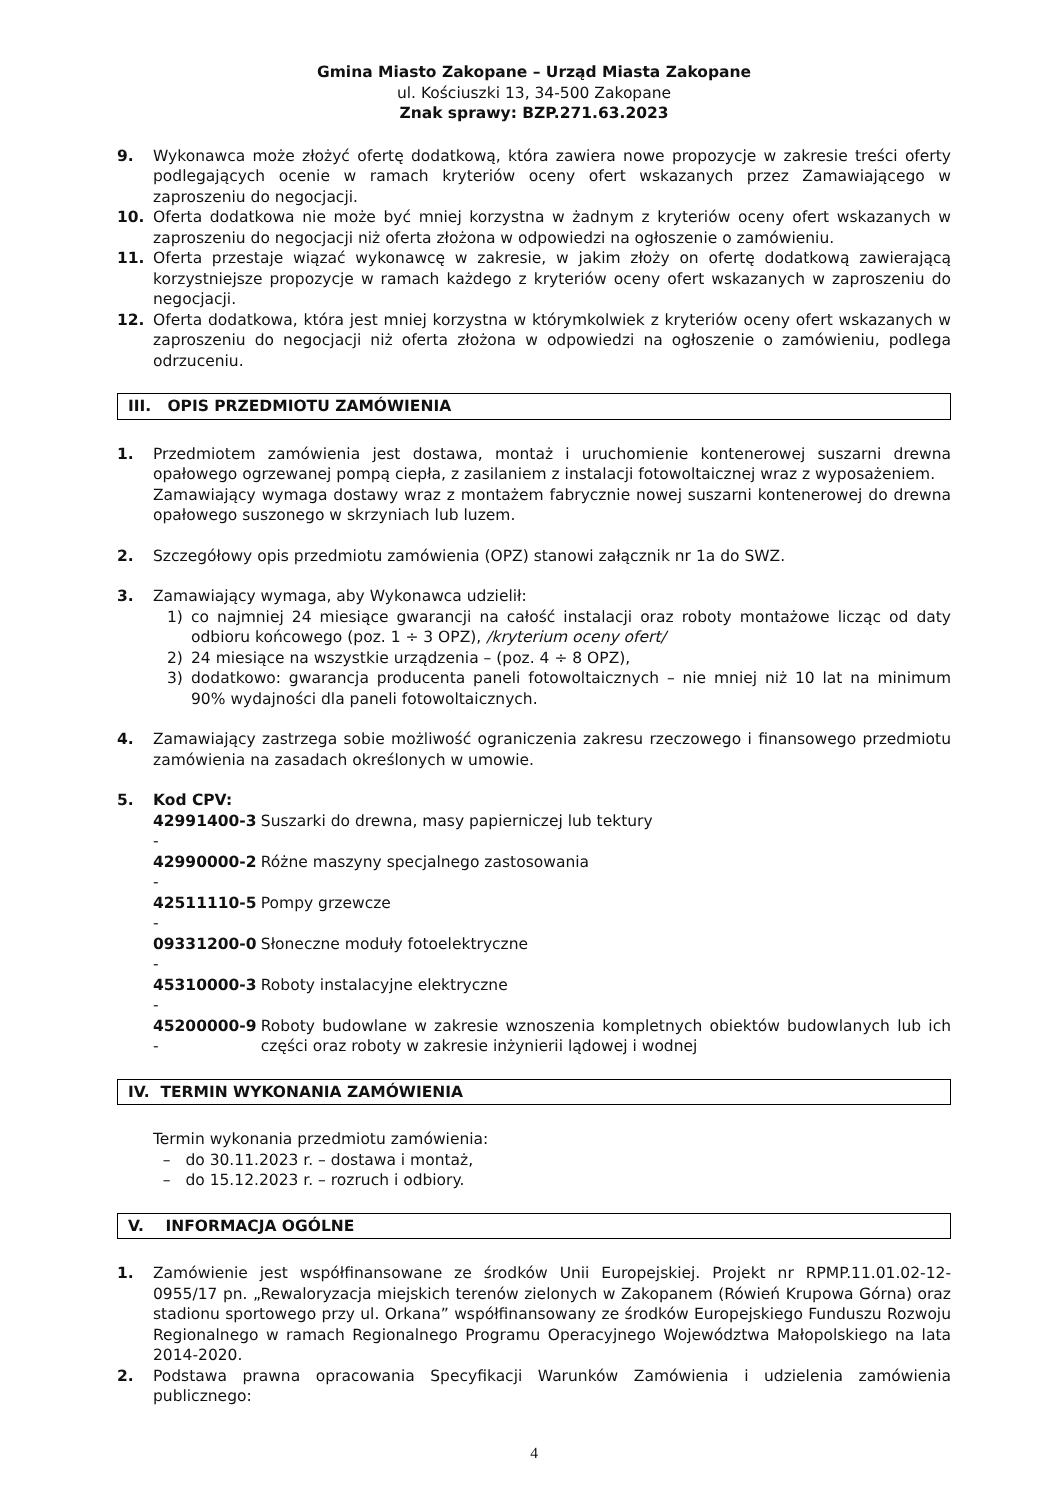Gmina Miasto Zakopane – Urząd Miasta Zakopane
ul. Kościuszki 13, 34-500 Zakopane
Znak sprawy: BZP.271.63.2023
9. Wykonawca może złożyć ofertę dodatkową, która zawiera nowe propozycje w zakresie treści oferty podlegających ocenie w ramach kryteriów oceny ofert wskazanych przez Zamawiającego w zaproszeniu do negocjacji.
10. Oferta dodatkowa nie może być mniej korzystna w żadnym z kryteriów oceny ofert wskazanych w zaproszeniu do negocjacji niż oferta złożona w odpowiedzi na ogłoszenie o zamówieniu.
11. Oferta przestaje wiązać wykonawcę w zakresie, w jakim złoży on ofertę dodatkową zawierającą korzystniejsze propozycje w ramach każdego z kryteriów oceny ofert wskazanych w zaproszeniu do negocjacji.
12. Oferta dodatkowa, która jest mniej korzystna w którymkolwiek z kryteriów oceny ofert wskazanych w zaproszeniu do negocjacji niż oferta złożona w odpowiedzi na ogłoszenie o zamówieniu, podlega odrzuceniu.
III. OPIS PRZEDMIOTU ZAMÓWIENIA
1. Przedmiotem zamówienia jest dostawa, montaż i uruchomienie kontenerowej suszarni drewna opałowego ogrzewanej pompą ciepła, z zasilaniem z instalacji fotowoltaicznej wraz z wyposażeniem.
Zamawiający wymaga dostawy wraz z montażem fabrycznie nowej suszarni kontenerowej do drewna opałowego suszonego w skrzyniach lub luzem.
2. Szczegółowy opis przedmiotu zamówienia (OPZ) stanowi załącznik nr 1a do SWZ.
3. Zamawiający wymaga, aby Wykonawca udzielił:
1) co najmniej 24 miesiące gwarancji na całość instalacji oraz roboty montażowe licząc od daty odbioru końcowego (poz. 1 ÷ 3 OPZ), /kryterium oceny ofert/
2) 24 miesiące na wszystkie urządzenia – (poz. 4 ÷ 8 OPZ),
3) dodatkowo: gwarancja producenta paneli fotowoltaicznych – nie mniej niż 10 lat na minimum 90% wydajności dla paneli fotowoltaicznych.
4. Zamawiający zastrzega sobie możliwość ograniczenia zakresu rzeczowego i finansowego przedmiotu zamówienia na zasadach określonych w umowie.
5. Kod CPV:
| 42991400-3 - | Suszarki do drewna, masy papierniczej lub tektury |
| 42990000-2 - | Różne maszyny specjalnego zastosowania |
| 42511110-5 - | Pompy grzewcze |
| 09331200-0 - | Słoneczne moduły fotoelektryczne |
| 45310000-3 - | Roboty instalacyjne elektryczne |
| 45200000-9 - | Roboty budowlane w zakresie wznoszenia kompletnych obiektów budowlanych lub ich części oraz roboty w zakresie inżynierii lądowej i wodnej |
IV. TERMIN WYKONANIA ZAMÓWIENIA
Termin wykonania przedmiotu zamówienia:
– do 30.11.2023 r. – dostawa i montaż,
– do 15.12.2023 r. – rozruch i odbiory.
V. INFORMACJA OGÓLNE
1. Zamówienie jest współfinansowane ze środków Unii Europejskiej. Projekt nr RPMP.11.01.02-12-0955/17 pn. „Rewaloryzacja miejskich terenów zielonych w Zakopanem (Rówień Krupowa Górna) oraz stadionu sportowego przy ul. Orkana” współfinansowany ze środków Europejskiego Funduszu Rozwoju Regionalnego w ramach Regionalnego Programu Operacyjnego Województwa Małopolskiego na lata 2014-2020.
2. Podstawa prawna opracowania Specyfikacji Warunków Zamówienia i udzielenia zamówienia publicznego:
4